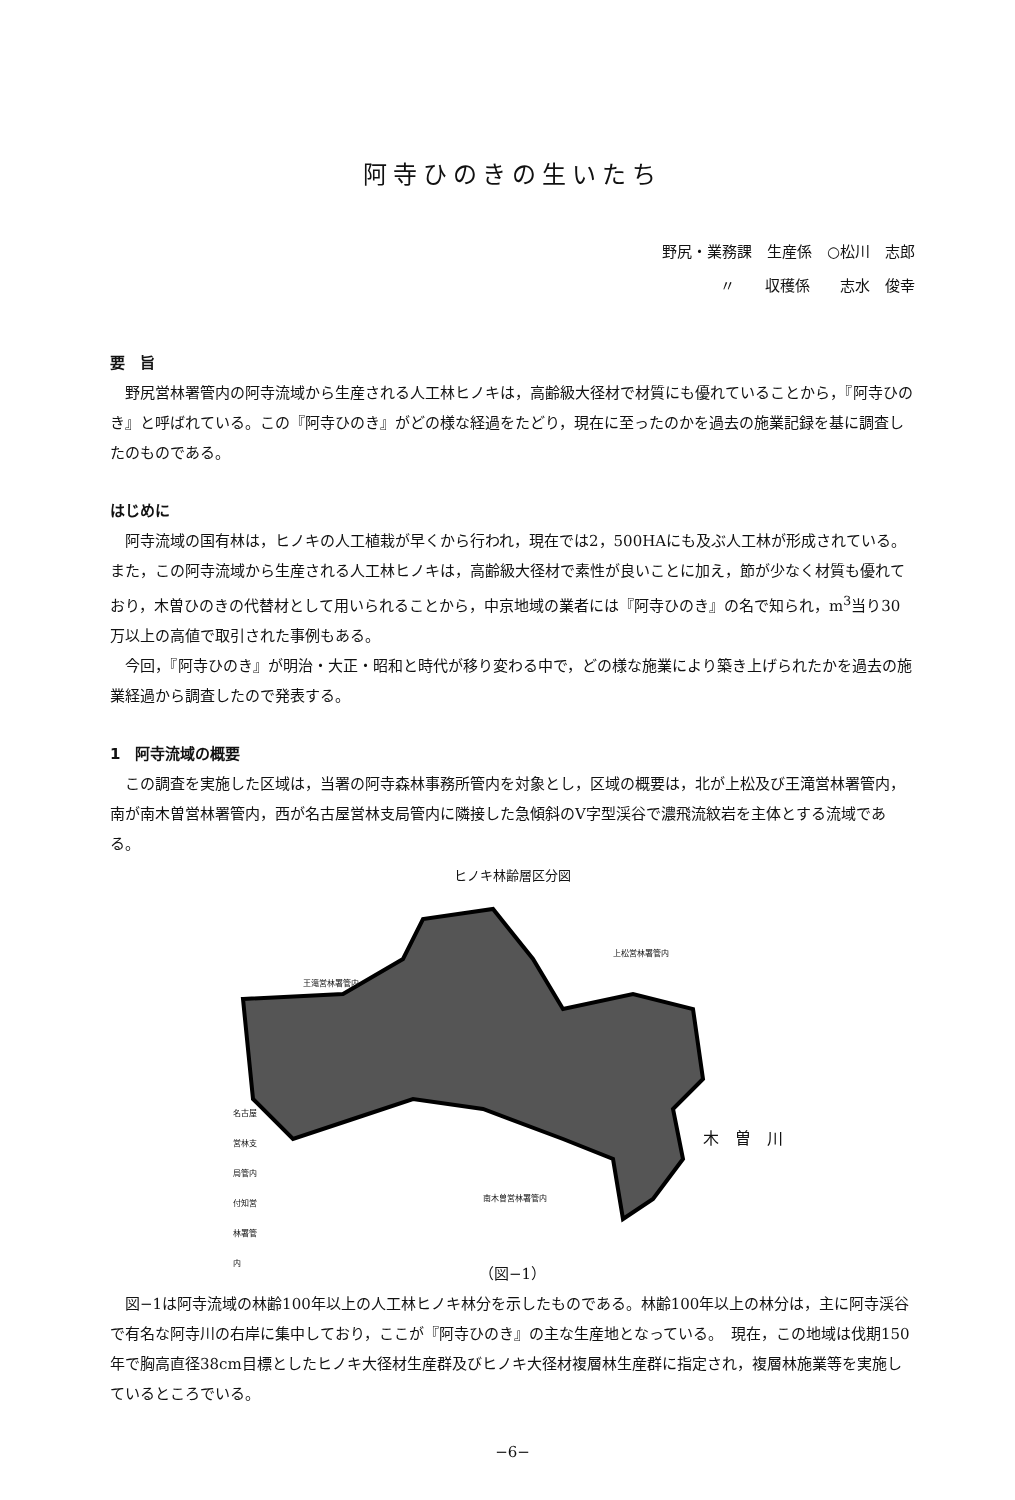阿寺ひのきの生いたち
野尻・業務課　生産係　○松川　志郎
〃　　収穫係　　志水　俊幸
要　旨
野尻営林署管内の阿寺流域から生産される人工林ヒノキは，高齢級大径材で材質にも優れていることから，『阿寺ひのき』と呼ばれている。この『阿寺ひのき』がどの様な経過をたどり，現在に至ったのかを過去の施業記録を基に調査したのものである。
はじめに
阿寺流域の国有林は，ヒノキの人工植栽が早くから行われ，現在では2，500HAにも及ぶ人工林が形成されている。また，この阿寺流域から生産される人工林ヒノキは，高齢級大径材で素性が良いことに加え，節が少なく材質も優れており，木曽ひのきの代替材として用いられることから，中京地域の業者には『阿寺ひのき』の名で知られ，m<sup>3</sup>当り30万以上の高値で取引された事例もある。
今回，『阿寺ひのき』が明治・大正・昭和と時代が移り変わる中で，どの様な施業により築き上げられたかを過去の施業経過から調査したので発表する。
1　阿寺流域の概要
この調査を実施した区域は，当署の阿寺森林事務所管内を対象とし，区域の概要は，北が上松及び王滝営林署管内，南が南木曽営林署管内，西が名古屋営林支局管内に隣接した急傾斜のV字型渓谷で濃飛流紋岩を主体とする流域である。
ヒノキ林齢層区分図
王滝営林署管内
上松営林署管内
南木曽営林署管内
名古屋営林支局管内 付知営林署管内
木　曽　川
（図−1）
図−1は阿寺流域の林齢100年以上の人工林ヒノキ林分を示したものである。林齢100年以上の林分は，主に阿寺渓谷で有名な阿寺川の右岸に集中しており，ここが『阿寺ひのき』の主な生産地となっている。　現在，この地域は伐期150年で胸高直径38cm目標としたヒノキ大径材生産群及びヒノキ大径材複層林生産群に指定され，複層林施業等を実施しているところでいる。
−6−